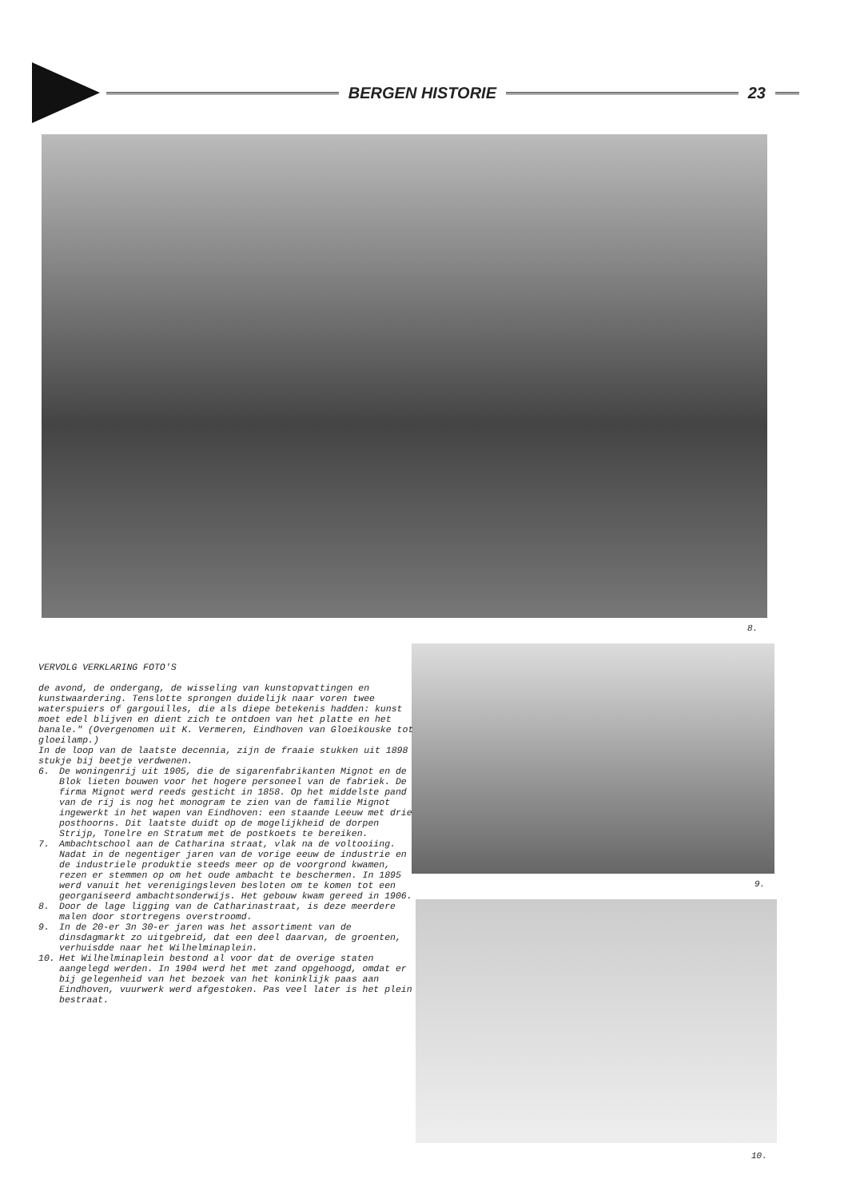BERGEN HISTORIE 23
8.
9.
10.
VERVOLG VERKLARING FOTO'S
de avond, de ondergang, de wisseling van kunstopvattingen en kunstwaardering. Tenslotte sprongen duidelijk naar voren twee waterspuiers of gargouilles, die als diepe betekenis hadden: kunst moet edel blijven en dient zich te ontdoen van het platte en het banale." (Overgenomen uit K. Vermeren, Eindhoven van Gloeikouske tot gloeilamp.)
In de loop van de laatste decennia, zijn de fraaie stukken uit 1898 stukje bij beetje verdwenen.
6. De woningenrij uit 1905, die de sigarenfabrikanten Mignot en de Blok lieten bouwen voor het hogere personeel van de fabriek. De firma Mignot werd reeds gesticht in 1858. Op het middelste pand van de rij is nog het monogram te zien van de familie Mignot ingewerkt in het wapen van Eindhoven: een staande Leeuw met drie posthoorns. Dit laatste duidt op de mogelijkheid de dorpen Strijp, Tonelre en Stratum met de postkoets te bereiken.
7. Ambachtschool aan de Catharina straat, vlak na de voltooiing. Nadat in de negentiger jaren van de vorige eeuw de industrie en de industriele produktie steeds meer op de voorgrond kwamen, rezen er stemmen op om het oude ambacht te beschermen. In 1895 werd vanuit het verenigingsleven besloten om te komen tot een georganiseerd ambachtsonderwijs. Het gebouw kwam gereed in 1906.
8. Door de lage ligging van de Catharinastraat, is deze meerdere malen door stortregens overstroomd.
9. In de 20-er 3n 30-er jaren was het assortiment van de dinsdagmarkt zo uitgebreid, dat een deel daarvan, de groenten, verhuisdde naar het Wilhelminaplein.
10. Het Wilhelminaplein bestond al voor dat de overige staten aangelegd werden. In 1904 werd het met zand opgehoogd, omdat er bij gelegenheid van het bezoek van het koninklijk paas aan Eindhoven, vuurwerk werd afgestoken. Pas veel later is het plein bestraat.